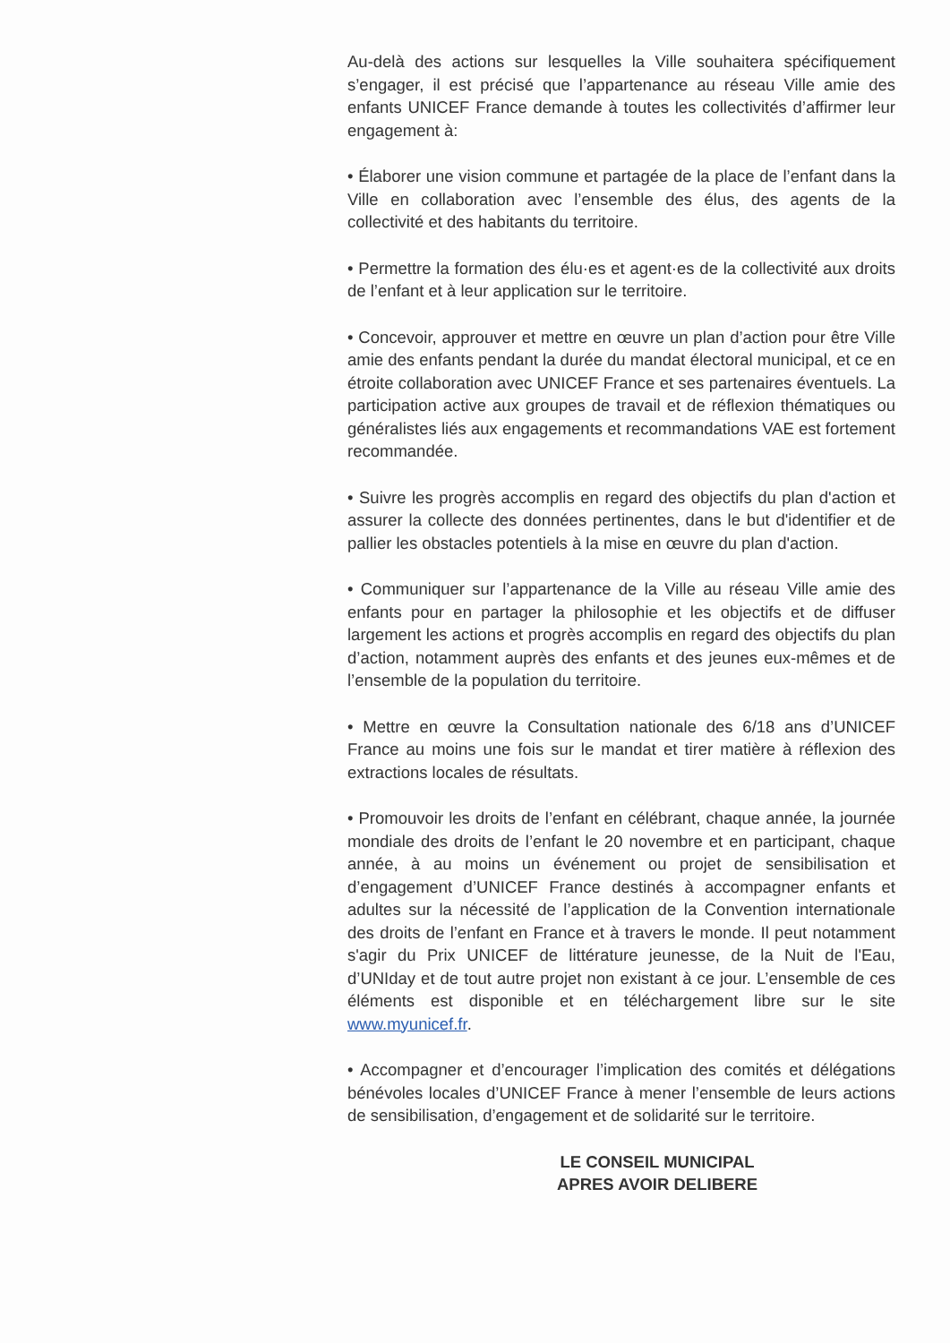Au-delà des actions sur lesquelles la Ville souhaitera spécifiquement s’engager, il est précisé que l’appartenance au réseau Ville amie des enfants UNICEF France demande à toutes les collectivités d’affirmer leur engagement à:
• Élaborer une vision commune et partagée de la place de l’enfant dans la Ville en collaboration avec l’ensemble des élus, des agents de la collectivité et des habitants du territoire.
• Permettre la formation des élu·es et agent·es de la collectivité aux droits de l’enfant et à leur application sur le territoire.
• Concevoir, approuver et mettre en œuvre un plan d’action pour être Ville amie des enfants pendant la durée du mandat électoral municipal, et ce en étroite collaboration avec UNICEF France et ses partenaires éventuels. La participation active aux groupes de travail et de réflexion thématiques ou généralistes liés aux engagements et recommandations VAE est fortement recommandée.
• Suivre les progrès accomplis en regard des objectifs du plan d'action et assurer la collecte des données pertinentes, dans le but d'identifier et de pallier les obstacles potentiels à la mise en œuvre du plan d'action.
• Communiquer sur l’appartenance de la Ville au réseau Ville amie des enfants pour en partager la philosophie et les objectifs et de diffuser largement les actions et progrès accomplis en regard des objectifs du plan d’action, notamment auprès des enfants et des jeunes eux-mêmes et de l’ensemble de la population du territoire.
• Mettre en œuvre la Consultation nationale des 6/18 ans d’UNICEF France au moins une fois sur le mandat et tirer matière à réflexion des extractions locales de résultats.
• Promouvoir les droits de l’enfant en célébrant, chaque année, la journée mondiale des droits de l’enfant le 20 novembre et en participant, chaque année, à au moins un événement ou projet de sensibilisation et d’engagement d’UNICEF France destinés à accompagner enfants et adultes sur la nécessité de l’application de la Convention internationale des droits de l’enfant en France et à travers le monde. Il peut notamment s'agir du Prix UNICEF de littérature jeunesse, de la Nuit de l'Eau, d’UNIday et de tout autre projet non existant à ce jour. L’ensemble de ces éléments est disponible et en téléchargement libre sur le site www.myunicef.fr.
• Accompagner et d’encourager l’implication des comités et délégations bénévoles locales d’UNICEF France à mener l’ensemble de leurs actions de sensibilisation, d’engagement et de solidarité sur le territoire.
LE CONSEIL MUNICIPAL
APRES AVOIR DELIBERE